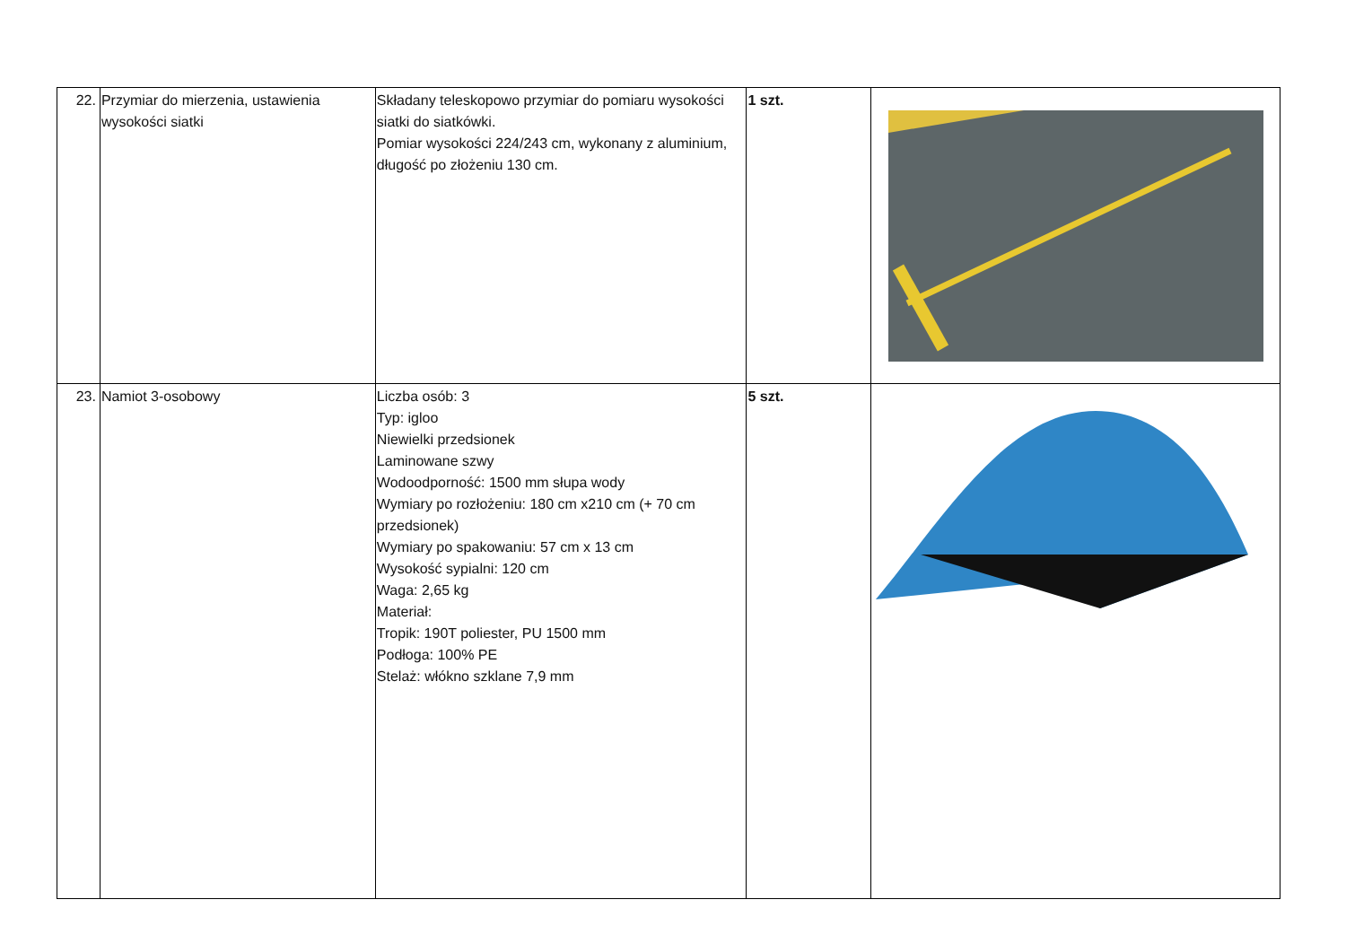| 22. | Przymiar do mierzenia, ustawienia wysokości siatki | Składany teleskopowo przymiar do pomiaru wysokości siatki do siatkówki. Pomiar wysokości 224/243 cm, wykonany z aluminium, długość po złożeniu 130 cm. | 1 szt. | |
| 23. | Namiot 3-osobowy | Liczba osób: 3 Typ: igloo Niewielki przedsionek Laminowane szwy Wodoodporność: 1500 mm słupa wody Wymiary po rozłożeniu: 180 cm x210 cm (+ 70 cm przedsionek) Wymiary po spakowaniu: 57 cm x 13 cm Wysokość sypialni: 120 cm Waga: 2,65 kg Materiał: Tropik: 190T poliester, PU 1500 mm Podłoga: 100% PE Stelaż: włókno szklane 7,9 mm | 5 szt. | |